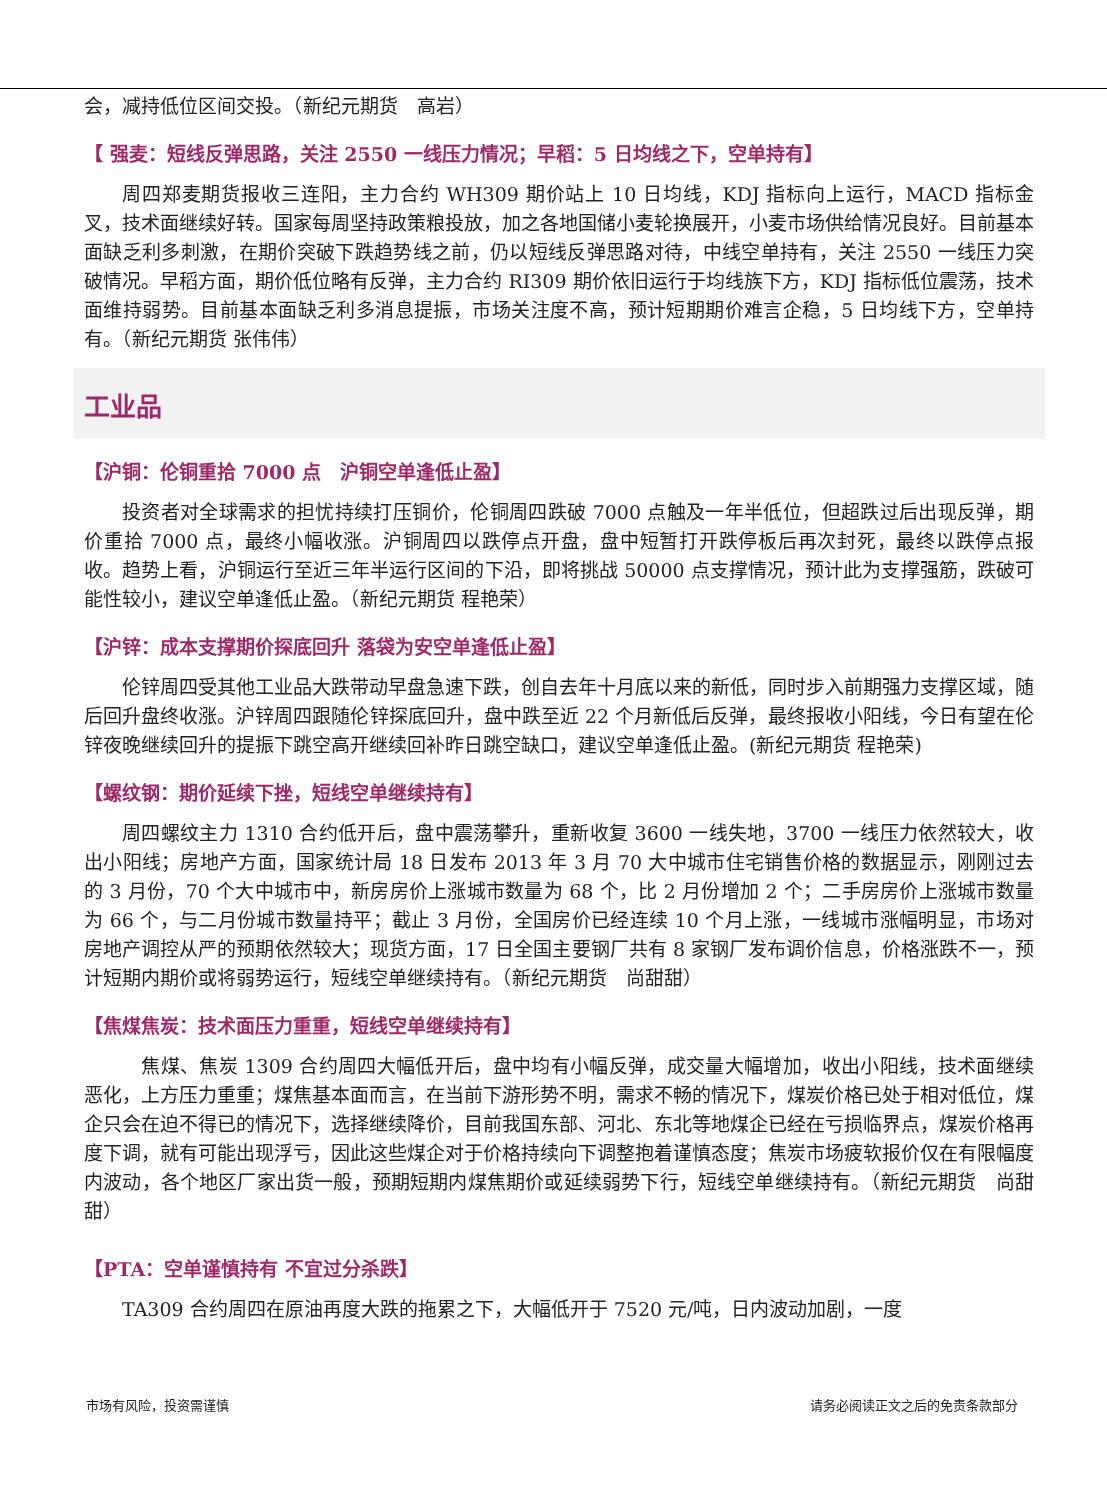会，减持低位区间交投。（新纪元期货　高岩）
【 强麦：短线反弹思路，关注 2550 一线压力情况；早稻：5 日均线之下，空单持有】
周四郑麦期货报收三连阳，主力合约 WH309 期价站上 10 日均线，KDJ 指标向上运行，MACD 指标金叉，技术面继续好转。国家每周坚持政策粮投放，加之各地国储小麦轮换展开，小麦市场供给情况良好。目前基本面缺乏利多刺激，在期价突破下跌趋势线之前，仍以短线反弹思路对待，中线空单持有，关注 2550 一线压力突破情况。早稻方面，期价低位略有反弹，主力合约 RI309 期价依旧运行于均线族下方，KDJ 指标低位震荡，技术面维持弱势。目前基本面缺乏利多消息提振，市场关注度不高，预计短期期价难言企稳，5 日均线下方，空单持有。（新纪元期货 张伟伟）
工业品
【沪铜：伦铜重拾 7000 点　沪铜空单逢低止盈】
投资者对全球需求的担忧持续打压铜价，伦铜周四跌破 7000 点触及一年半低位，但超跌过后出现反弹，期价重拾 7000 点，最终小幅收涨。沪铜周四以跌停点开盘，盘中短暂打开跌停板后再次封死，最终以跌停点报收。趋势上看，沪铜运行至近三年半运行区间的下沿，即将挑战 50000 点支撑情况，预计此为支撑强筋，跌破可能性较小，建议空单逢低止盈。（新纪元期货 程艳荣）
【沪锌：成本支撑期价探底回升 落袋为安空单逢低止盈】
伦锌周四受其他工业品大跌带动早盘急速下跌，创自去年十月底以来的新低，同时步入前期强力支撑区域，随后回升盘终收涨。沪锌周四跟随伦锌探底回升，盘中跌至近 22 个月新低后反弹，最终报收小阳线，今日有望在伦锌夜晚继续回升的提振下跳空高开继续回补昨日跳空缺口，建议空单逢低止盈。(新纪元期货 程艳荣)
【螺纹钢：期价延续下挫，短线空单继续持有】
周四螺纹主力 1310 合约低开后，盘中震荡攀升，重新收复 3600 一线失地，3700 一线压力依然较大，收出小阳线；房地产方面，国家统计局 18 日发布 2013 年 3 月 70 大中城市住宅销售价格的数据显示，刚刚过去的 3 月份，70 个大中城市中，新房房价上涨城市数量为 68 个，比 2 月份增加 2 个；二手房房价上涨城市数量为 66 个，与二月份城市数量持平；截止 3 月份，全国房价已经连续 10 个月上涨，一线城市涨幅明显，市场对房地产调控从严的预期依然较大；现货方面，17 日全国主要钢厂共有 8 家钢厂发布调价信息，价格涨跌不一，预计短期内期价或将弱势运行，短线空单继续持有。（新纪元期货　尚甜甜）
【焦煤焦炭：技术面压力重重，短线空单继续持有】
　焦煤、焦炭 1309 合约周四大幅低开后，盘中均有小幅反弹，成交量大幅增加，收出小阳线，技术面继续恶化，上方压力重重；煤焦基本面而言，在当前下游形势不明，需求不畅的情况下，煤炭价格已处于相对低位，煤企只会在迫不得已的情况下，选择继续降价，目前我国东部、河北、东北等地煤企已经在亏损临界点，煤炭价格再度下调，就有可能出现浮亏，因此这些煤企对于价格持续向下调整抱着谨慎态度；焦炭市场疲软报价仅在有限幅度内波动，各个地区厂家出货一般，预期短期内煤焦期价或延续弱势下行，短线空单继续持有。（新纪元期货　尚甜甜）
【PTA：空单谨慎持有 不宜过分杀跌】
TA309 合约周四在原油再度大跌的拖累之下，大幅低开于 7520 元/吨，日内波动加剧，一度
市场有风险，投资需谨慎 请务必阅读正文之后的免责条款部分